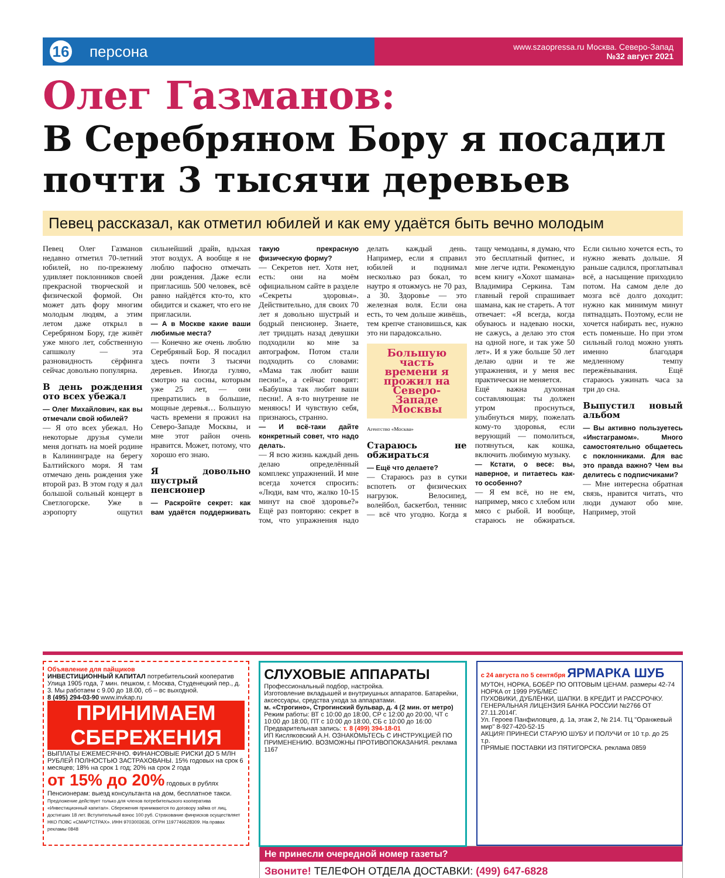16 персона
www.szaopressa.ru Москва. Северо-Запад
№32 август 2021
Олег Газманов:
В Серебряном Бору я посадил почти 3 тысячи деревьев
Певец рассказал, как отметил юбилей и как ему удаётся быть вечно молодым
Певец Олег Газманов недавно отметил 70-летний юбилей, но по-прежнему удивляет поклонников своей прекрасной творческой и физической формой. Он может дать фору многим молодым людям, а этим летом даже открыл в Серебряном Бору, где живёт уже много лет, собственную сапшколу — эта разновидность сёрфинга сейчас довольно популярна.
В день рождения ото всех убежал
— Олег Михайлович, как вы отмечали свой юбилей?
— Я ото всех убежал. Но некоторые друзья сумели меня догнать на моей родине в Калининграде на берегу Балтийского моря. Я там отмечаю день рождения уже второй раз. В этом году я дал большой сольный концерт в Светлогорске. Уже в аэропорту ощутил сильнейший драйв, вдыхая этот воздух. А вообще я не люблю пафосно отмечать дни рождения. Даже если пригласишь 500 человек, всё равно найдётся кто-то, кто обидится и скажет, что его не пригласили.
— А в Москве какие ваши любимые места?
— Конечно же очень люблю Серебряный Бор. Я посадил здесь почти 3 тысячи деревьев. Иногда гуляю, смотрю на сосны, которым уже 25 лет, — они превратились в большие, мощные деревья… Большую часть времени я прожил на Северо-Западе Москвы, и мне этот район очень нравится. Может, потому, что хорошо его знаю.
Я довольно шустрый пенсионер
— Раскройте секрет: как вам удаётся поддерживать такую прекрасную физическую форму?
— Секретов нет. Хотя нет, есть: они на моём официальном сайте в разделе «Секреты здоровья». Действительно, для своих 70 лет я довольно шустрый и бодрый пенсионер. Знаете, лет тридцать назад девушки подходили ко мне за автографом. Потом стали подходить со словами: «Мама так любит ваши песни!», а сейчас говорят: «Бабушка так любит ваши песни!. А я-то внутренне не меняюсь! И чувствую себя, признаюсь, странно.
— И всё-таки дайте конкретный совет, что надо делать.
— Я всю жизнь каждый день делаю определённый комплекс упражнений. И мне всегда хочется спросить: «Люди, вам что, жалко 10-15 минут на своё здоровье?» Ещё раз повторяю: секрет в том, что упражнения надо делать каждый день. Например, если я справил юбилей и поднимал несколько раз бокал, то наутро я отожмусь не 70 раз, а 30. Здоровье — это железная воля. Если она есть, то чем дольше живёшь, тем крепче становишься, как это ни парадоксально.
Большую часть времени я прожил на Северо-Западе Москвы
Агентство «Москва»
Стараюсь не обжираться
— Ещё что делаете?
— Стараюсь раз в сутки вспотеть от физических нагрузок. Велосипед, волейбол, баскетбол, теннис — всё что угодно. Когда я тащу чемоданы, я думаю, что это бесплатный фитнес, и мне легче идти. Рекомендую всем книгу «Хохот шамана» Владимира Серкина. Там главный герой спрашивает шамана, как не стареть. А тот отвечает: «Я всегда, когда обуваюсь и надеваю носки, не сажусь, а делаю это стоя на одной ноге, и так уже 50 лет». И я уже больше 50 лет делаю одни и те же упражнения, и у меня вес практически не меняется.
Ещё важна духовная составляющая: ты должен утром проснуться, улыбнуться миру, пожелать кому-то здоровья, если верующий — помолиться, потянуться, как кошка, включить любимую музыку.
— Кстати, о весе: вы, наверное, и питаетесь как-то особенно?
— Я ем всё, но не ем, например, мясо с хлебом или мясо с рыбой. И вообще, стараюсь не обжираться. Если сильно хочется есть, то нужно жевать дольше. Я раньше садился, проглатывал всё, а насыщение приходило потом. На самом деле до мозга всё долго доходит: нужно как минимум минут пятнадцать. Поэтому, если не хочется набирать вес, нужно есть поменьше. Но при этом сильный голод можно унять именно благодаря медленному темпу пережёвывания. Ещё стараюсь ужинать часа за три до сна.
Выпустил новый альбом
— Вы активно пользуетесь «Инстаграмом». Много самостоятельно общаетесь с поклонниками. Для вас это правда важно? Чем вы делитесь с подписчиками?
— Мне интересна обратная связь, нравится читать, что люди думают обо мне. Например, этой
Объявление для пайщиков
ИНВЕСТИЦИОННЫЙ КАПИТАЛ потребительский кооператив
Улица 1905 года, 7 мин. пешком, г. Москва, Студенецкий пер., д. 3. Мы работаем с 9.00 до 18.00, сб – вс выходной.
8 (495) 294-03-90 www.invkap.ru
ПРИНИМАЕМ СБЕРЕЖЕНИЯ
ВЫПЛАТЫ ЕЖЕМЕСЯЧНО. ФИНАНСОВЫЕ РИСКИ ДО 5 МЛН РУБЛЕЙ ПОЛНОСТЬЮ ЗАСТРАХОВАНЫ. 15% годовых на срок 6 месяцев; 18% на срок 1 год; 20% на срок 2 года
от 15% до 20% годовых в рублях
Пенсионерам: выезд консультанта на дом, бесплатное такси.
Предложение действует только для членов потребительского кооператива «Инвестиционный капитал». Сбережения принимаются по договору займа от лиц, достигших 18 лет. Вступительный взнос 100 руб. Страхование финрисков осуществляет НКО ПОВС «СМАРТСТРАХ». ИНН 9703003636, ОГРН 1197746628309. На правах рекламы 0848
СЛУХОВЫЕ АППАРАТЫ
Профессиональный подбор, настройка.
Изготовление вкладышей и внутриушных аппаратов. Батарейки, аксессуары, средства ухода за аппаратами.
м. «Строгино», Строгинский бульвар, д. 4 (2 мин. от метро)
Режим работы: ВТ с 10:00 до 18:00, СР с 12:00 до 20:00, ЧТ с 10:00 до 18:00, ПТ с 10:00 до 18:00, СБ с 10:00 до 16:00
Предварительная запись: т. 8 (499) 394-18-01
ИП Кисляковский А.Н. ОЗНАКОМЬТЕСЬ С ИНСТРУКЦИЕЙ ПО ПРИМЕНЕНИЮ. ВОЗМОЖНЫ ПРОТИВОПОКАЗАНИЯ. реклама 1167
с 24 августа по 5 сентября ЯРМАРКА ШУБ
МУТОН, НОРКА, БОБЁР ПО ОПТОВЫМ ЦЕНАМ. размеры 42-74
НОРКА от 1999 РУБ/МЕС
ПУХОВИКИ, ДУБЛЁНКИ, ШАПКИ. В КРЕДИТ И РАССРОЧКУ. ГЕНЕРАЛЬНАЯ ЛИЦЕНЗИЯ БАНКА РОССИИ №2766 ОТ 27.11.2014Г.
Ул. Героев Панфиловцев, д. 1а, этаж 2, № 214. ТЦ "Оранжевый мир" 8-927-420-52-15
АКЦИЯ! ПРИНЕСИ СТАРУЮ ШУБУ И ПОЛУЧИ от 10 т.р. до 25 т.р.
ПРЯМЫЕ ПОСТАВКИ ИЗ ПЯТИГОРСКА. реклама 0859
Не принесли очередной номер газеты?
Звоните! ТЕЛЕФОН ОТДЕЛА ДОСТАВКИ: (499) 647-6828